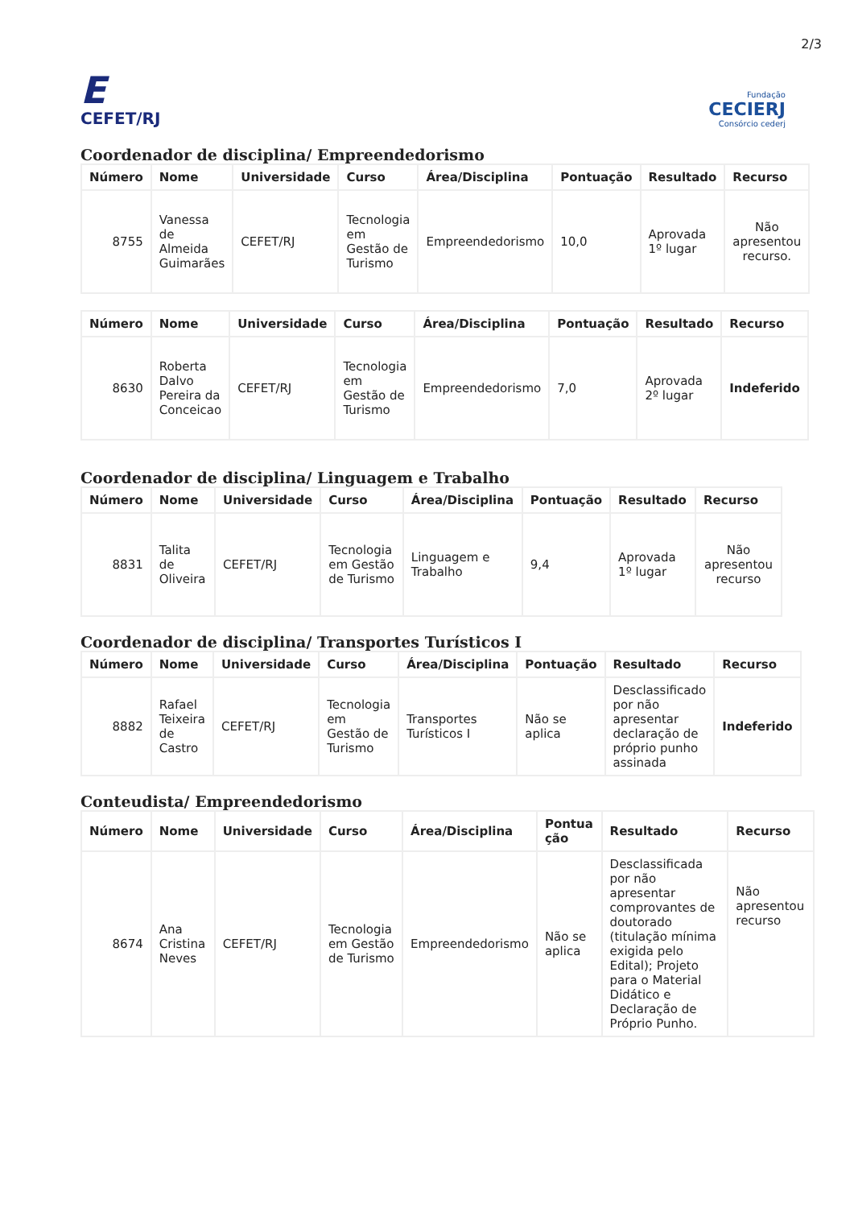2/3
E
CEFET/RJ
Fundação
CECIERJ
Consórcio cederj
Coordenador de disciplina/ Empreendedorismo
| Número | Nome | Universidade | Curso | Área/Disciplina | Pontuação | Resultado | Recurso |
| --- | --- | --- | --- | --- | --- | --- | --- |
| 8755 | Vanessa de Almeida Guimarães | CEFET/RJ | Tecnologia em Gestão de Turismo | Empreendedorismo | 10,0 | Aprovada 1º lugar | Não apresentou recurso. |
| Número | Nome | Universidade | Curso | Área/Disciplina | Pontuação | Resultado | Recurso |
| --- | --- | --- | --- | --- | --- | --- | --- |
| 8630 | Roberta Dalvo Pereira da Conceicao | CEFET/RJ | Tecnologia em Gestão de Turismo | Empreendedorismo | 7,0 | Aprovada 2º lugar | Indeferido |
Coordenador de disciplina/ Linguagem e Trabalho
| Número | Nome | Universidade | Curso | Área/Disciplina | Pontuação | Resultado | Recurso |
| --- | --- | --- | --- | --- | --- | --- | --- |
| 8831 | Talita de Oliveira | CEFET/RJ | Tecnologia em Gestão de Turismo | Linguagem e Trabalho | 9,4 | Aprovada 1º lugar | Não apresentou recurso |
Coordenador de disciplina/ Transportes Turísticos I
| Número | Nome | Universidade | Curso | Área/Disciplina | Pontuação | Resultado | Recurso |
| --- | --- | --- | --- | --- | --- | --- | --- |
| 8882 | Rafael Teixeira de Castro | CEFET/RJ | Tecnologia em Gestão de Turismo | Transportes Turísticos I | Não se aplica | Desclassificado por não apresentar declaração de próprio punho assinada | Indeferido |
Conteudista/ Empreendedorismo
| Número | Nome | Universidade | Curso | Área/Disciplina | Pontua ção | Resultado | Recurso |
| --- | --- | --- | --- | --- | --- | --- | --- |
| 8674 | Ana Cristina Neves | CEFET/RJ | Tecnologia em Gestão de Turismo | Empreendedorismo | Não se aplica | Desclassificada por não apresentar comprovantes de doutorado (titulação mínima exigida pelo Edital); Projeto para o Material Didático e Declaração de Próprio Punho. | Não apresentou recurso |